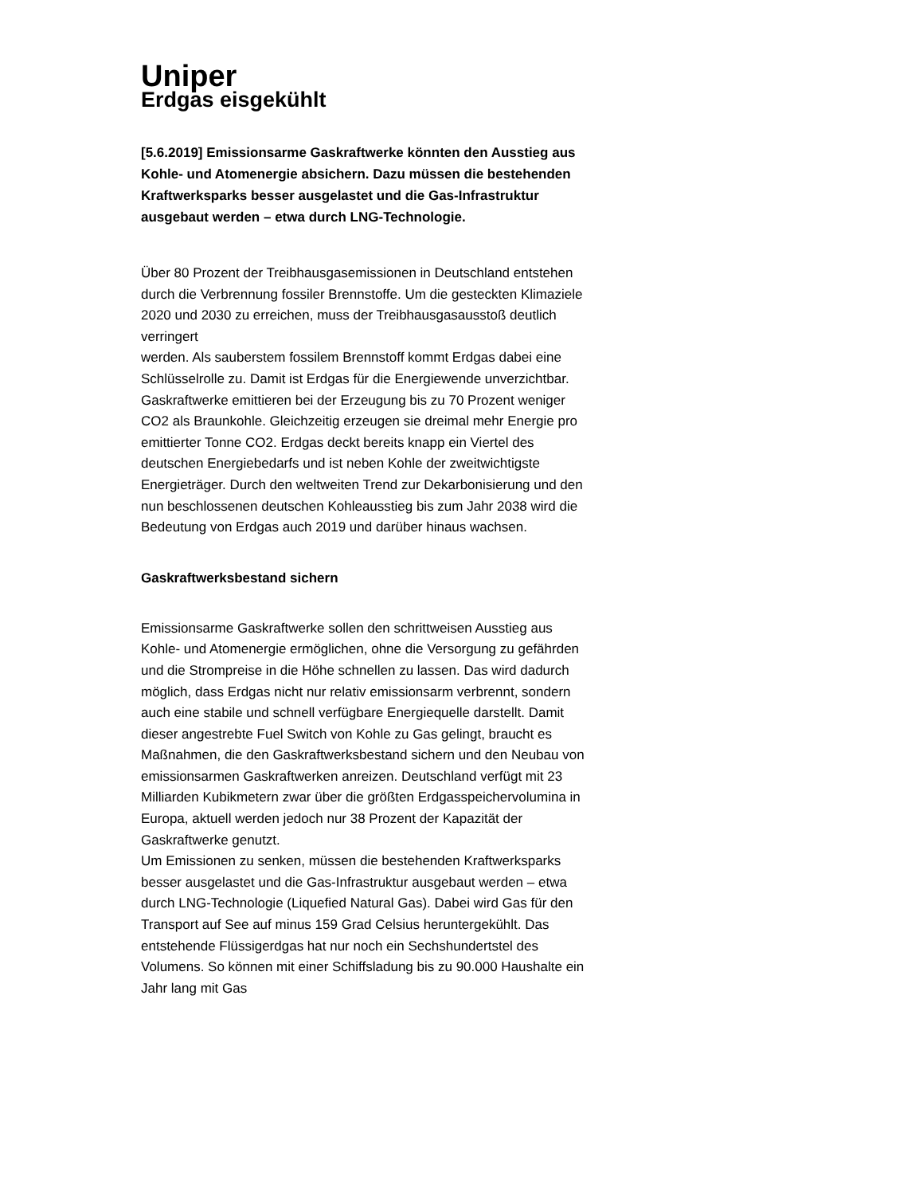Uniper
Erdgas eisgekühlt
[5.6.2019] Emissionsarme Gaskraftwerke könnten den Ausstieg aus Kohle- und Atomenergie absichern. Dazu müssen die bestehenden Kraftwerksparks besser ausgelastet und die Gas-Infrastruktur ausgebaut werden – etwa durch LNG-Technologie.
Über 80 Prozent der Treibhausgasemissionen in Deutschland entstehen durch die Verbrennung fossiler Brennstoffe. Um die gesteckten Klimaziele 2020 und 2030 zu erreichen, muss der Treibhausgasausstoß deutlich verringert
werden. Als sauberstem fossilem Brennstoff kommt Erdgas dabei eine Schlüsselrolle zu. Damit ist Erdgas für die Energiewende unverzichtbar. Gaskraftwerke emittieren bei der Erzeugung bis zu 70 Prozent weniger CO2 als Braunkohle. Gleichzeitig erzeugen sie dreimal mehr Energie pro emittierter Tonne CO2. Erdgas deckt bereits knapp ein Viertel des deutschen Energiebedarfs und ist neben Kohle der zweitwichtigste Energieträger. Durch den weltweiten Trend zur Dekarbonisierung und den nun beschlossenen deutschen Kohleausstieg bis zum Jahr 2038 wird die Bedeutung von Erdgas auch 2019 und darüber hinaus wachsen.
Gaskraftwerksbestand sichern
Emissionsarme Gaskraftwerke sollen den schrittweisen Ausstieg aus Kohle- und Atomenergie ermöglichen, ohne die Versorgung zu gefährden und die Strompreise in die Höhe schnellen zu lassen. Das wird dadurch möglich, dass Erdgas nicht nur relativ emissionsarm verbrennt, sondern auch eine stabile und schnell verfügbare Energiequelle darstellt. Damit dieser angestrebte Fuel Switch von Kohle zu Gas gelingt, braucht es Maßnahmen, die den Gaskraftwerksbestand sichern und den Neubau von emissionsarmen Gaskraftwerken anreizen. Deutschland verfügt mit 23 Milliarden Kubikmetern zwar über die größten Erdgasspeichervolumina in Europa, aktuell werden jedoch nur 38 Prozent der Kapazität der Gaskraftwerke genutzt.
Um Emissionen zu senken, müssen die bestehenden Kraftwerksparks besser ausgelastet und die Gas-Infrastruktur ausgebaut werden – etwa durch LNG-Technologie (Liquefied Natural Gas). Dabei wird Gas für den Transport auf See auf minus 159 Grad Celsius heruntergekühlt. Das entstehende Flüssigerdgas hat nur noch ein Sechshundertstel des Volumens. So können mit einer Schiffsladung bis zu 90.000 Haushalte ein Jahr lang mit Gas